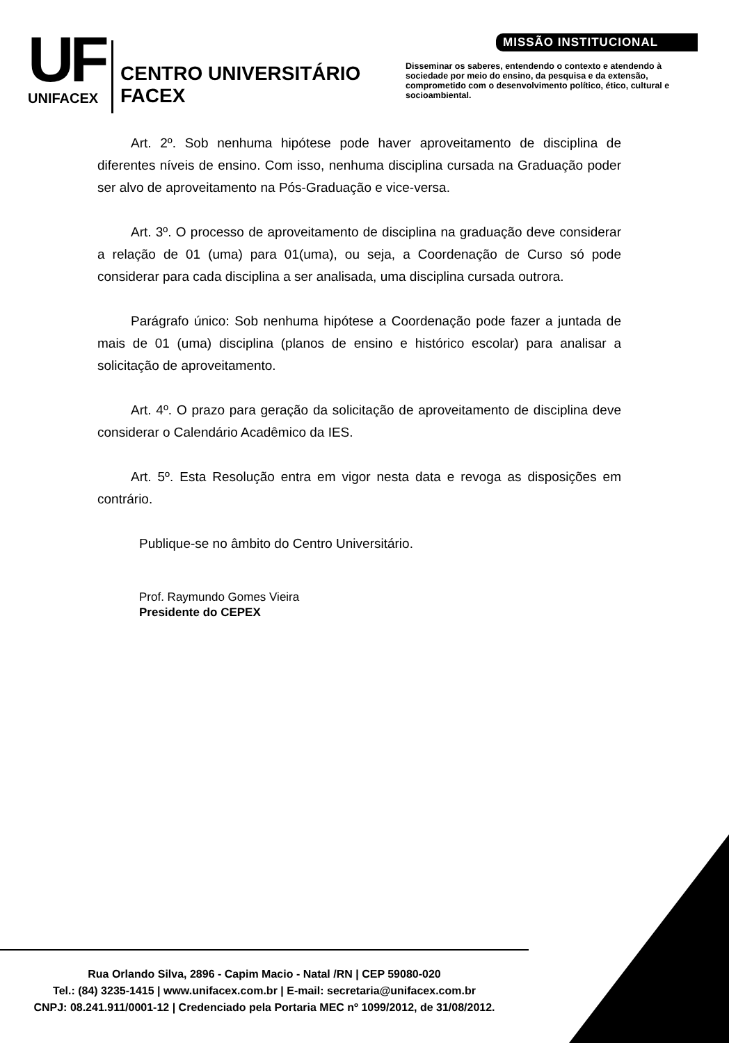UF
UNIFACEX
CENTRO UNIVERSITÁRIO FACEX
MISSÃO INSTITUCIONAL
Disseminar os saberes, entendendo o contexto e atendendo à sociedade por meio do ensino, da pesquisa e da extensão, comprometido com o desenvolvimento político, ético, cultural e socioambiental.
Art. 2º. Sob nenhuma hipótese pode haver aproveitamento de disciplina de diferentes níveis de ensino. Com isso, nenhuma disciplina cursada na Graduação poder ser alvo de aproveitamento na Pós-Graduação e vice-versa.
Art. 3º. O processo de aproveitamento de disciplina na graduação deve considerar a relação de 01 (uma) para 01(uma), ou seja, a Coordenação de Curso só pode considerar para cada disciplina a ser analisada, uma disciplina cursada outrora.
Parágrafo único: Sob nenhuma hipótese a Coordenação pode fazer a juntada de mais de 01 (uma) disciplina (planos de ensino e histórico escolar) para analisar a solicitação de aproveitamento.
Art. 4º. O prazo para geração da solicitação de aproveitamento de disciplina deve considerar o Calendário Acadêmico da IES.
Art. 5º. Esta Resolução entra em vigor nesta data e revoga as disposições em contrário.
Publique-se no âmbito do Centro Universitário.
Prof. Raymundo Gomes Vieira
Presidente do CEPEX
Rua Orlando Silva, 2896 - Capim Macio - Natal /RN | CEP 59080-020
Tel.: (84) 3235-1415 | www.unifacex.com.br | E-mail: secretaria@unifacex.com.br
CNPJ: 08.241.911/0001-12 | Credenciado pela Portaria MEC nº 1099/2012, de 31/08/2012.